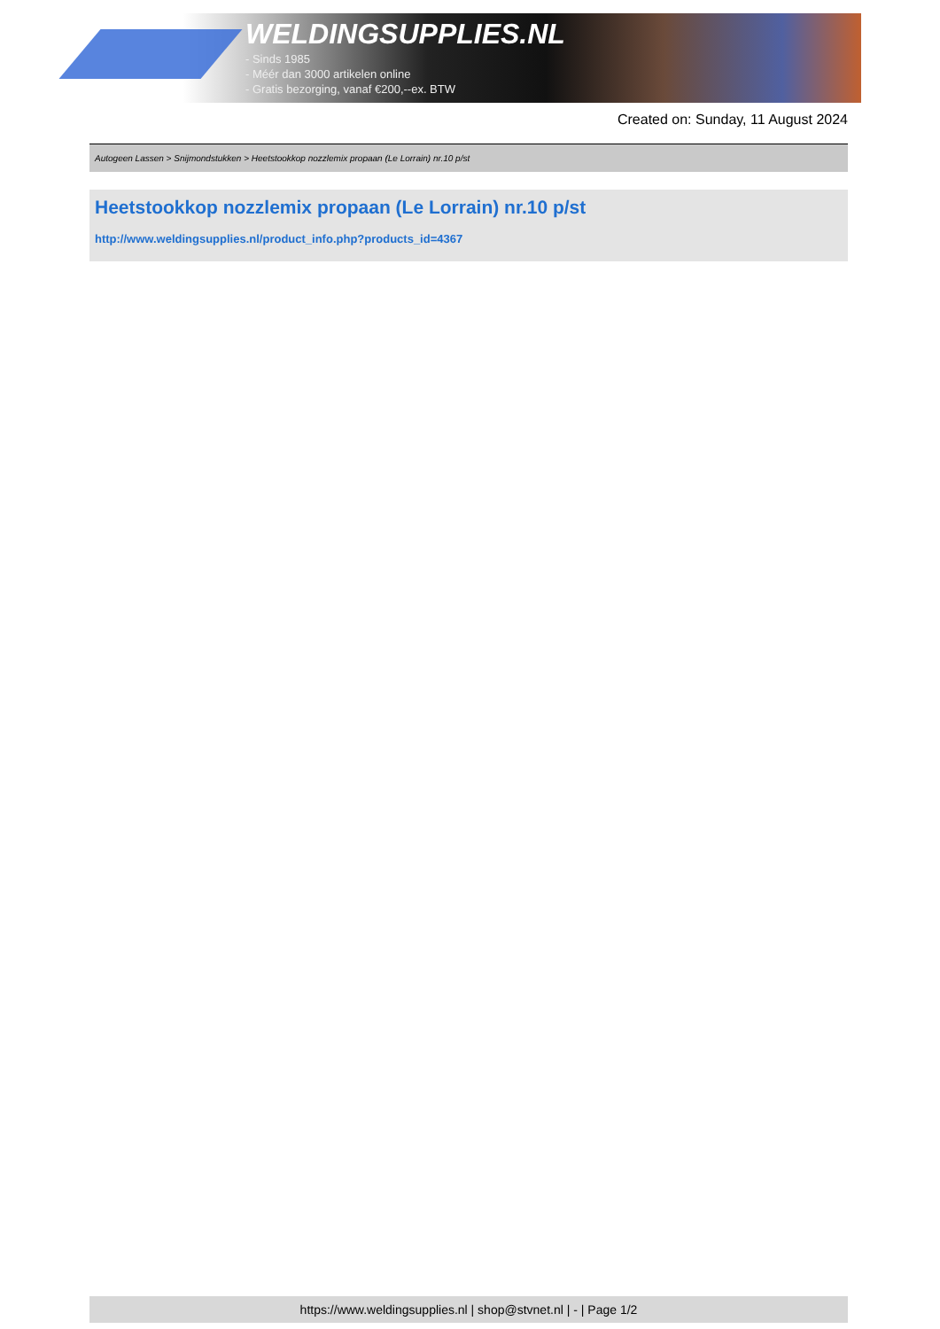WELDINGSUPPLIES.NL
- Sinds 1985
- Méér dan 3000 artikelen online
- Gratis bezorging, vanaf €200,--ex. BTW
Created on: Sunday, 11 August 2024
Autogeen Lassen > Snijmondstukken > Heetstookkop nozzlemix propaan (Le Lorrain) nr.10 p/st
Heetstookkop nozzlemix propaan (Le Lorrain) nr.10 p/st
http://www.weldingsupplies.nl/product_info.php?products_id=4367
https://www.weldingsupplies.nl | shop@stvnet.nl | - | Page 1/2